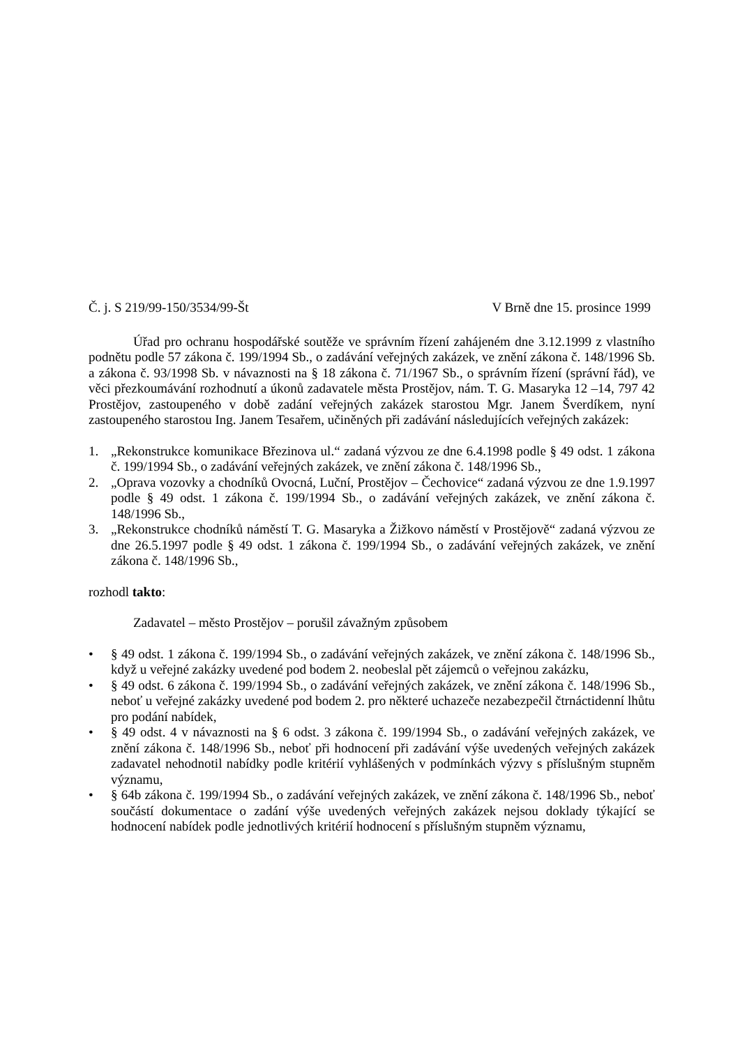Č. j. S 219/99-150/3534/99-Št V Brně dne 15. prosince 1999
Úřad pro ochranu hospodářské soutěže ve správním řízení zahájeném dne 3.12.1999 z vlastního podnětu podle 57 zákona č. 199/1994 Sb., o zadávání veřejných zakázek, ve znění zákona č. 148/1996 Sb. a zákona č. 93/1998 Sb. v návaznosti na § 18 zákona č. 71/1967 Sb., o správním řízení (správní řád), ve věci přezkoumávání rozhodnutí a úkonů zadavatele města Prostějov, nám. T. G. Masaryka 12 –14, 797 42 Prostějov, zastoupeného v době zadání veřejných zakázek starostou Mgr. Janem Šverdíkem, nyní zastoupeného starostou Ing. Janem Tesařem, učiněných při zadávání následujících veřejných zakázek:
1. „Rekonstrukce komunikace Březinova ul.“ zadaná výzvou ze dne 6.4.1998 podle § 49 odst. 1 zákona č. 199/1994 Sb., o zadávání veřejných zakázek, ve znění zákona č. 148/1996 Sb.,
2. „Oprava vozovky a chodníků Ovocná, Luční, Prostějov – Čechovice“ zadaná výzvou ze dne 1.9.1997 podle § 49 odst. 1 zákona č. 199/1994 Sb., o zadávání veřejných zakázek, ve znění zákona č. 148/1996 Sb.,
3. „Rekonstrukce chodníků náměstí T. G. Masaryka a Žižkovo náměstí v Prostějově“ zadaná výzvou ze dne 26.5.1997 podle § 49 odst. 1 zákona č. 199/1994 Sb., o zadávání veřejných zakázek, ve znění zákona č. 148/1996 Sb.,
rozhodl takto:
Zadavatel – město Prostějov – porušil závažným způsobem
• § 49 odst. 1 zákona č. 199/1994 Sb., o zadávání veřejných zakázek, ve znění zákona č. 148/1996 Sb., když u veřejné zakázky uvedené pod bodem 2. neobeslal pět zájemců o veřejnou zakázku,
• § 49 odst. 6 zákona č. 199/1994 Sb., o zadávání veřejných zakázek, ve znění zákona č. 148/1996 Sb., neboť u veřejné zakázky uvedené pod bodem 2. pro některé uchazeče nezabezpečil čtrnáctidenní lhůtu pro podání nabídek,
• § 49 odst. 4 v návaznosti na § 6 odst. 3 zákona č. 199/1994 Sb., o zadávání veřejných zakázek, ve znění zákona č. 148/1996 Sb., neboť při hodnocení při zadávání výše uvedených veřejných zakázek zadavatel nehodnotil nabídky podle kritérií vyhlášených v podmínkách výzvy s příslušným stupněm významu,
• § 64b zákona č. 199/1994 Sb., o zadávání veřejných zakázek, ve znění zákona č. 148/1996 Sb., neboť součástí dokumentace o zadání výše uvedených veřejných zakázek nejsou doklady týkající se hodnocení nabídek podle jednotlivých kritérií hodnocení s příslušným stupněm významu,